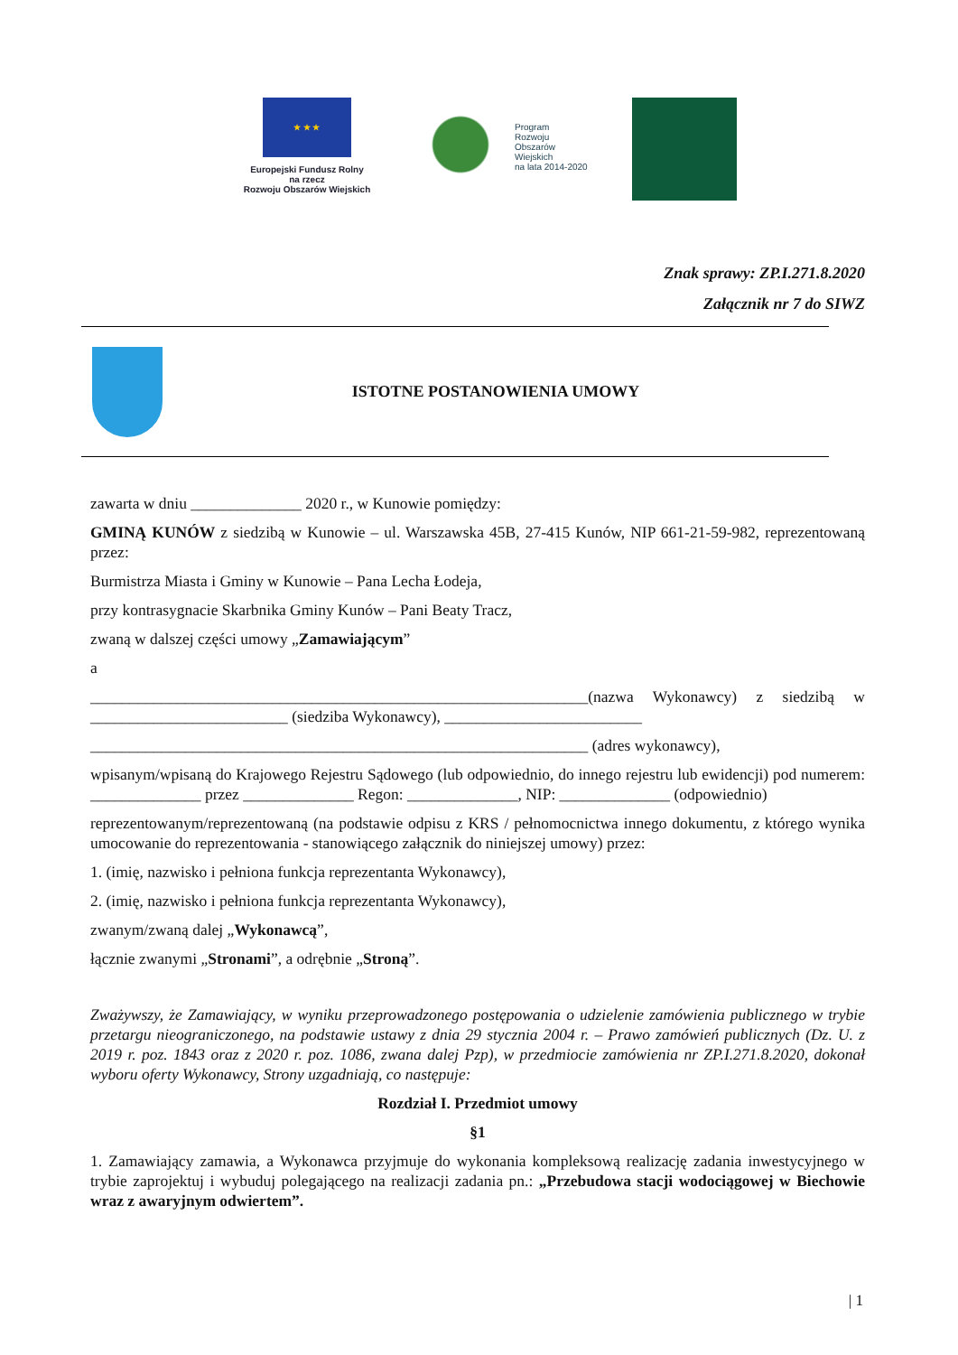★ ★ ★
Europejski Fundusz Rolny
na rzecz
Rozwoju Obszarów Wiejskich
Program
Rozwoju
Obszarów
Wiejskich
na lata 2014-2020
Znak sprawy: ZP.I.271.8.2020
Załącznik nr 7 do SIWZ
ISTOTNE POSTANOWIENIA UMOWY
zawarta w dniu ______________ 2020 r., w Kunowie pomiędzy:
GMINĄ KUNÓW z siedzibą w Kunowie – ul. Warszawska 45B, 27-415 Kunów, NIP 661-21-59-982, reprezentowaną przez:
Burmistrza Miasta i Gminy w Kunowie – Pana Lecha Łodeja,
przy kontrasygnacie Skarbnika Gminy Kunów – Pani Beaty Tracz,
zwaną w dalszej części umowy „Zamawiającym”
a
_______________________________________________________________(nazwa Wykonawcy) z siedzibą w _________________________ (siedziba Wykonawcy), _________________________
_______________________________________________________________ (adres wykonawcy),
wpisanym/wpisaną do Krajowego Rejestru Sądowego (lub odpowiednio, do innego rejestru lub ewidencji) pod numerem: ______________ przez ______________ Regon: ______________, NIP: ______________ (odpowiednio)
reprezentowanym/reprezentowaną (na podstawie odpisu z KRS / pełnomocnictwa innego dokumentu, z którego wynika umocowanie do reprezentowania - stanowiącego załącznik do niniejszej umowy) przez:
1. (imię, nazwisko i pełniona funkcja reprezentanta Wykonawcy),
2. (imię, nazwisko i pełniona funkcja reprezentanta Wykonawcy),
zwanym/zwaną dalej „Wykonawcą”,
łącznie zwanymi „Stronami”, a odrębnie „Stroną”.
Zważywszy, że Zamawiający, w wyniku przeprowadzonego postępowania o udzielenie zamówienia publicznego w trybie przetargu nieograniczonego, na podstawie ustawy z dnia 29 stycznia 2004 r. – Prawo zamówień publicznych (Dz. U. z 2019 r. poz. 1843 oraz z 2020 r. poz. 1086, zwana dalej Pzp), w przedmiocie zamówienia nr ZP.I.271.8.2020, dokonał wyboru oferty Wykonawcy, Strony uzgadniają, co następuje:
Rozdział I. Przedmiot umowy
§1
1. Zamawiający zamawia, a Wykonawca przyjmuje do wykonania kompleksową realizację zadania inwestycyjnego w trybie zaprojektuj i wybuduj polegającego na realizacji zadania pn.: „Przebudowa stacji wodociągowej w Biechowie wraz z awaryjnym odwiertem”.
| 1